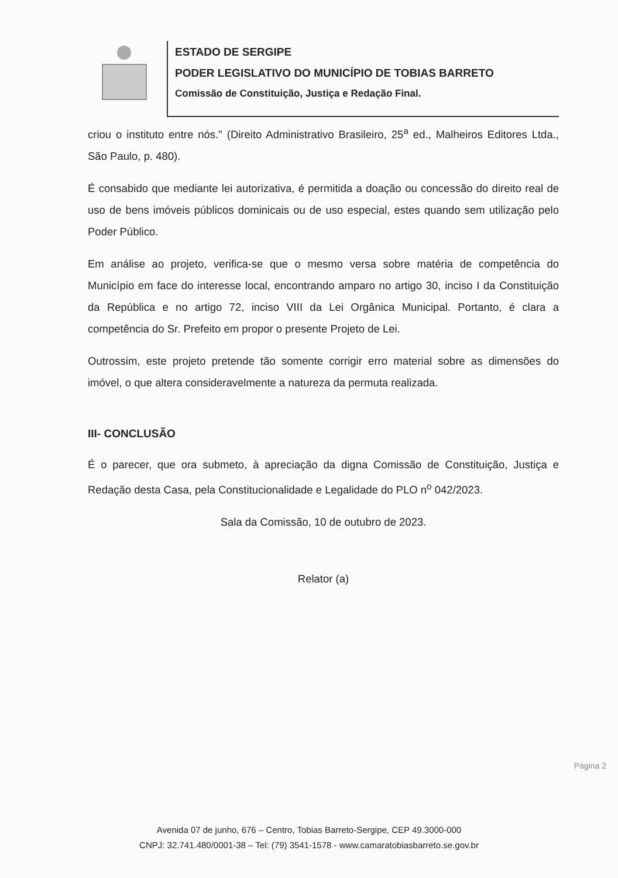ESTADO DE SERGIPE
PODER LEGISLATIVO DO MUNICÍPIO DE TOBIAS BARRETO
Comissão de Constituição, Justiça e Redação Final.
criou o instituto entre nós." (Direito Administrativo Brasileiro, 25<sup>a</sup> ed., Malheiros Editores Ltda., São Paulo, p. 480).
É consabido que mediante lei autorizativa, é permitida a doação ou concessão do direito real de uso de bens imóveis públicos dominicais ou de uso especial, estes quando sem utilização pelo Poder Público.
Em análise ao projeto, verifica-se que o mesmo versa sobre matéria de competência do Município em face do interesse local, encontrando amparo no artigo 30, inciso I da Constituição da República e no artigo 72, inciso VIII da Lei Orgânica Municipal. Portanto, é clara a competência do Sr. Prefeito em propor o presente Projeto de Lei.
Outrossim, este projeto pretende tão somente corrigir erro material sobre as dimensões do imóvel, o que altera consideravelmente a natureza da permuta realizada.
III- CONCLUSÃO
É o parecer, que ora submeto, à apreciação da digna Comissão de Constituição, Justiça e Redação desta Casa, pela Constitucionalidade e Legalidade do PLO n<sup>o</sup> 042/2023.
Sala da Comissão, 10 de outubro de 2023.
Relator (a)
Página 2
Avenida 07 de junho, 676 – Centro, Tobias Barreto-Sergipe, CEP 49.3000-000
CNPJ: 32.741.480/0001-38 – Tel: (79) 3541-1578 - www.camaratobiasbarreto.se.gov.br